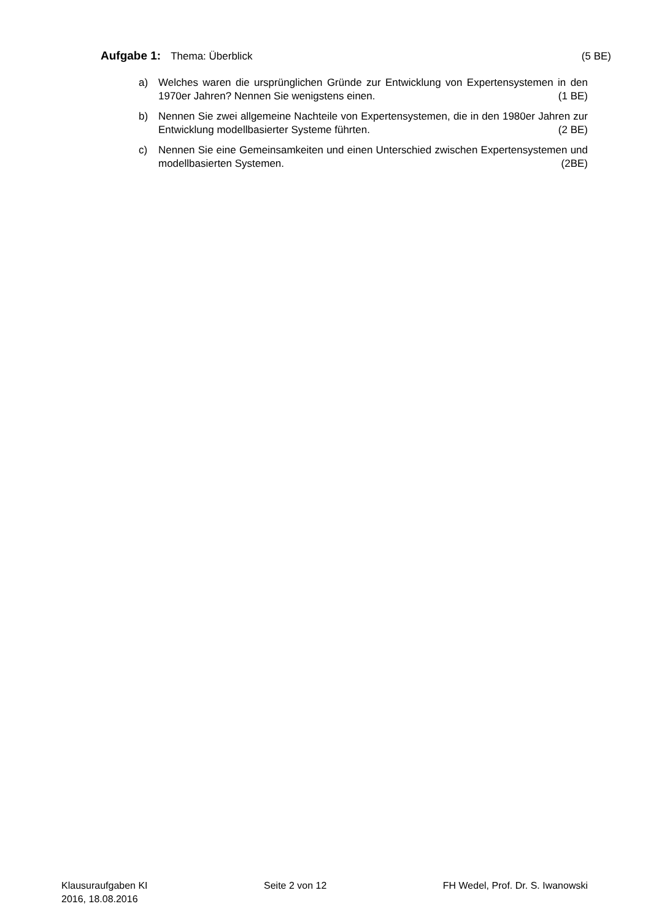Aufgabe 1: Thema: Überblick (5 BE)
a) Welches waren die ursprünglichen Gründe zur Entwicklung von Expertensystemen in den 1970er Jahren? Nennen Sie wenigstens einen. (1 BE)
b) Nennen Sie zwei allgemeine Nachteile von Expertensystemen, die in den 1980er Jahren zur Entwicklung modellbasierter Systeme führten. (2 BE)
c) Nennen Sie eine Gemeinsamkeiten und einen Unterschied zwischen Expertensystemen und modellbasierten Systemen. (2BE)
Klausuraufgaben KI
2016, 18.08.2016
Seite 2 von 12 FH Wedel, Prof. Dr. S. Iwanowski